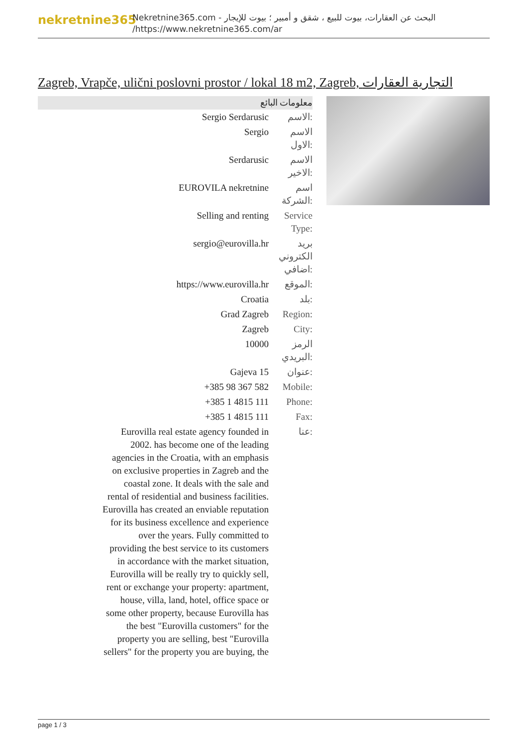nekretnine365
البحث عن العقارات، بيوت للبيع ، شقق و أمبير ؛ بيوت للإيجار - Nekretnine365.com
https://www.nekretnine365.com/ar/
Zagreb, Vrapče, ulični poslovni prostor / lokal 18 m2, Zagreb, التجارية العقارات
معلومات البائع
| Sergio Serdarusic | الاسم: |
| Sergio | الاسم الاول: |
| Serdarusic | الاسم الاخير: |
| EUROVILA nekretnine | اسم الشركة: |
| Selling and renting | Service Type: |
| sergio@eurovilla.hr | بريد الكتروني اضافي: |
| https://www.eurovilla.hr | الموقع: |
| Croatia | بلد: |
| Grad Zagreb | Region: |
| Zagreb | City: |
| 10000 | الرمز البريدي: |
| Gajeva 15 | عنوان: |
| +385 98 367 582 | Mobile: |
| +385 1 4815 111 | Phone: |
| +385 1 4815 111 | Fax: |
| Eurovilla real estate agency founded in 2002. has become one of the leading agencies in the Croatia, with an emphasis on exclusive properties in Zagreb and the coastal zone. It deals with the sale and rental of residential and business facilities. Eurovilla has created an enviable reputation for its business excellence and experience over the years. Fully committed to providing the best service to its customers in accordance with the market situation, Eurovilla will be really try to quickly sell, rent or exchange your property: apartment, house, villa, land, hotel, office space or some other property, because Eurovilla has the best "Eurovilla customers" for the property you are selling, best "Eurovilla sellers" for the property you are buying, the | عنا: |
page 1 / 3